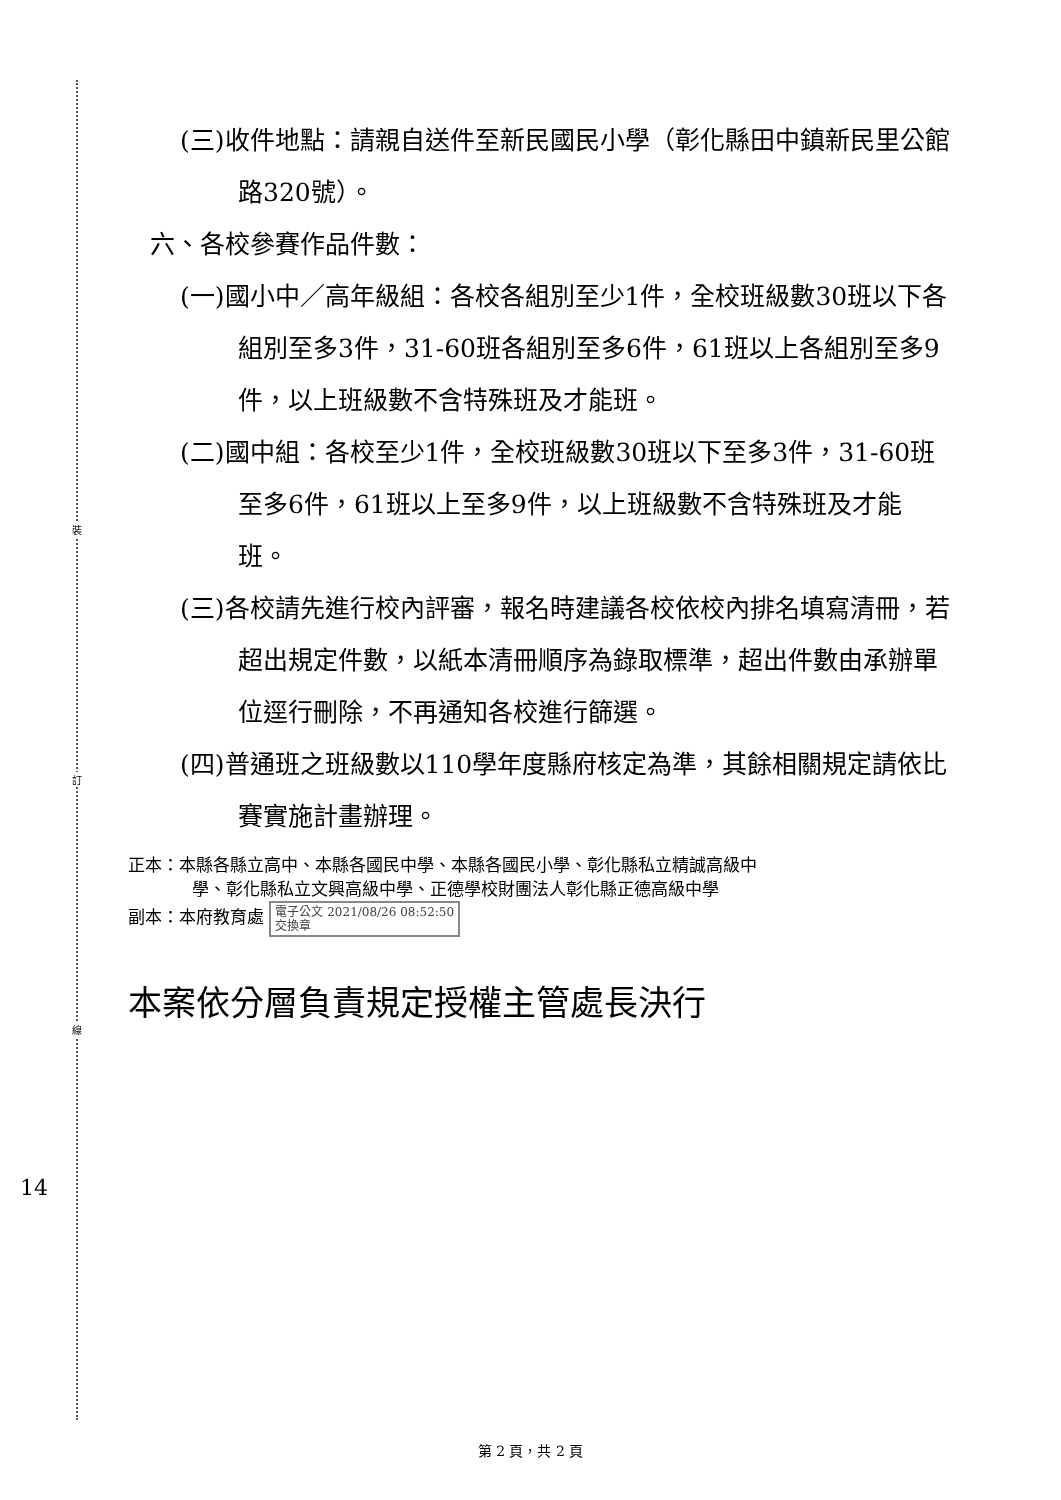裝
訂
線
(三)收件地點：請親自送件至新民國民小學（彰化縣田中鎮新民里公館路320號）。
六、各校參賽作品件數：
(一)國小中／高年級組：各校各組別至少1件，全校班級數30班以下各組別至多3件，31-60班各組別至多6件，61班以上各組別至多9件，以上班級數不含特殊班及才能班。
(二)國中組：各校至少1件，全校班級數30班以下至多3件，31-60班至多6件，61班以上至多9件，以上班級數不含特殊班及才能班。
(三)各校請先進行校內評審，報名時建議各校依校內排名填寫清冊，若超出規定件數，以紙本清冊順序為錄取標準，超出件數由承辦單位逕行刪除，不再通知各校進行篩選。
(四)普通班之班級數以110學年度縣府核定為準，其餘相關規定請依比賽實施計畫辦理。
正本：本縣各縣立高中、本縣各國民中學、本縣各國民小學、彰化縣私立精誠高級中
學、彰化縣私立文興高級中學、正德學校財團法人彰化縣正德高級中學
副本：本府教育處 電子公文 2021/08/26 08:52:50
交換章
本案依分層負責規定授權主管處長決行
14
第 2 頁，共 2 頁